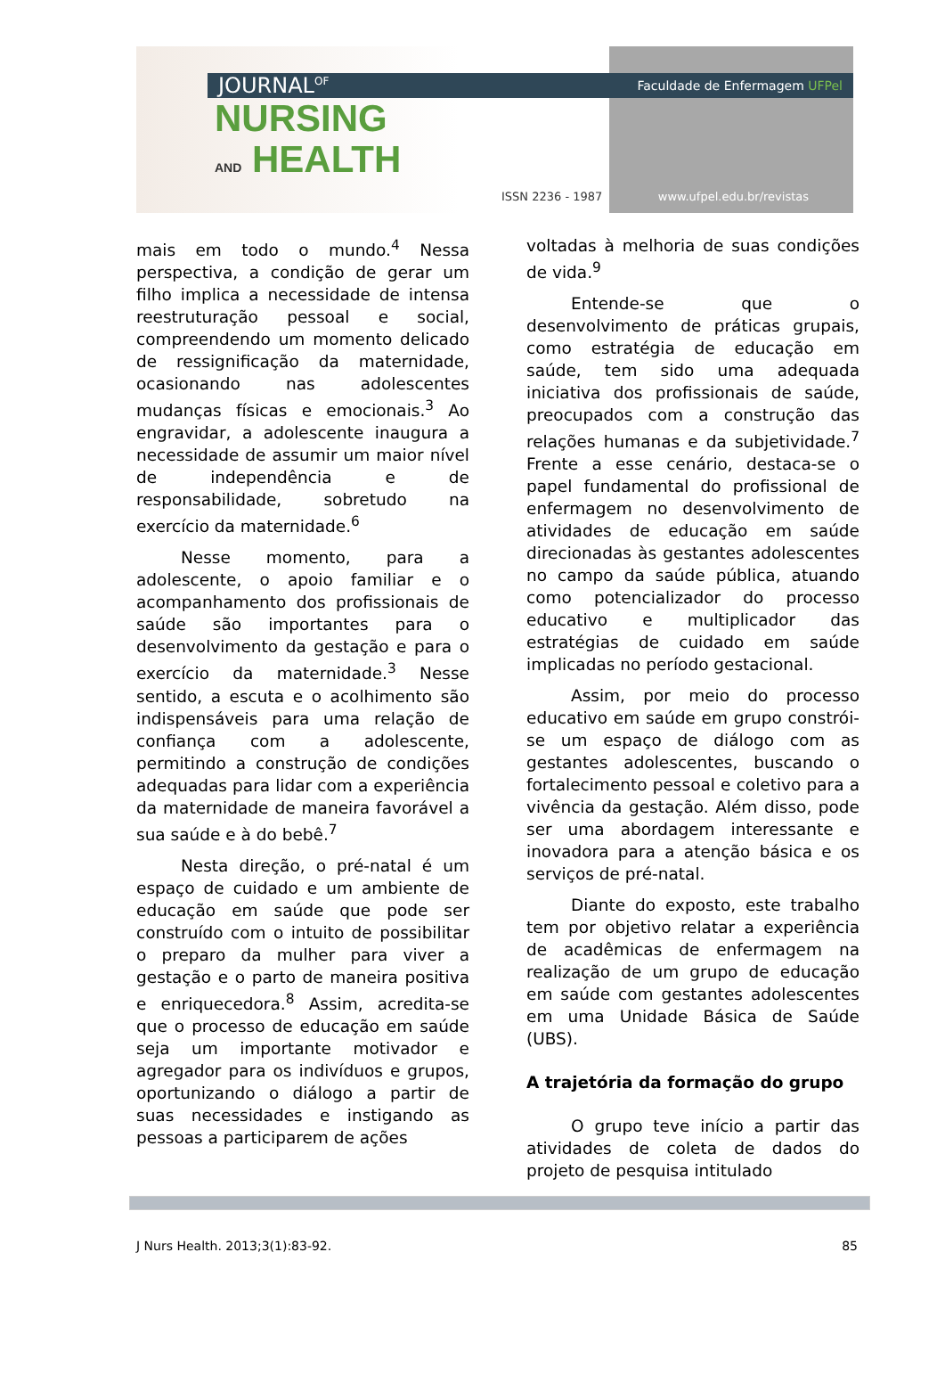JOURNAL<sup>OF</sup> Faculdade de Enfermagem UFPel
NURSING
AND HEALTH
ISSN 2236 - 1987 www.ufpel.edu.br/revistas
mais em todo o mundo.<sup>4</sup> Nessa perspectiva, a condição de gerar um filho implica a necessidade de intensa reestruturação pessoal e social, compreendendo um momento delicado de ressignificação da maternidade, ocasionando nas adolescentes mudanças físicas e emocionais.<sup>3</sup> Ao engravidar, a adolescente inaugura a necessidade de assumir um maior nível de independência e de responsabilidade, sobretudo na exercício da maternidade.<sup>6</sup>
Nesse momento, para a adolescente, o apoio familiar e o acompanhamento dos profissionais de saúde são importantes para o desenvolvimento da gestação e para o exercício da maternidade.<sup>3</sup> Nesse sentido, a escuta e o acolhimento são indispensáveis para uma relação de confiança com a adolescente, permitindo a construção de condições adequadas para lidar com a experiência da maternidade de maneira favorável a sua saúde e à do bebê.<sup>7</sup>
Nesta direção, o pré-natal é um espaço de cuidado e um ambiente de educação em saúde que pode ser construído com o intuito de possibilitar o preparo da mulher para viver a gestação e o parto de maneira positiva e enriquecedora.<sup>8</sup> Assim, acredita-se que o processo de educação em saúde seja um importante motivador e agregador para os indivíduos e grupos, oportunizando o diálogo a partir de suas necessidades e instigando as pessoas a participarem de ações
voltadas à melhoria de suas condições de vida.<sup>9</sup>
Entende-se que o desenvolvimento de práticas grupais, como estratégia de educação em saúde, tem sido uma adequada iniciativa dos profissionais de saúde, preocupados com a construção das relações humanas e da subjetividade.<sup>7</sup> Frente a esse cenário, destaca-se o papel fundamental do profissional de enfermagem no desenvolvimento de atividades de educação em saúde direcionadas às gestantes adolescentes no campo da saúde pública, atuando como potencializador do processo educativo e multiplicador das estratégias de cuidado em saúde implicadas no período gestacional.
Assim, por meio do processo educativo em saúde em grupo constrói-se um espaço de diálogo com as gestantes adolescentes, buscando o fortalecimento pessoal e coletivo para a vivência da gestação. Além disso, pode ser uma abordagem interessante e inovadora para a atenção básica e os serviços de pré-natal.
Diante do exposto, este trabalho tem por objetivo relatar a experiência de acadêmicas de enfermagem na realização de um grupo de educação em saúde com gestantes adolescentes em uma Unidade Básica de Saúde (UBS).
A trajetória da formação do grupo
O grupo teve início a partir das atividades de coleta de dados do projeto de pesquisa intitulado
J Nurs Health. 2013;3(1):83-92. 85